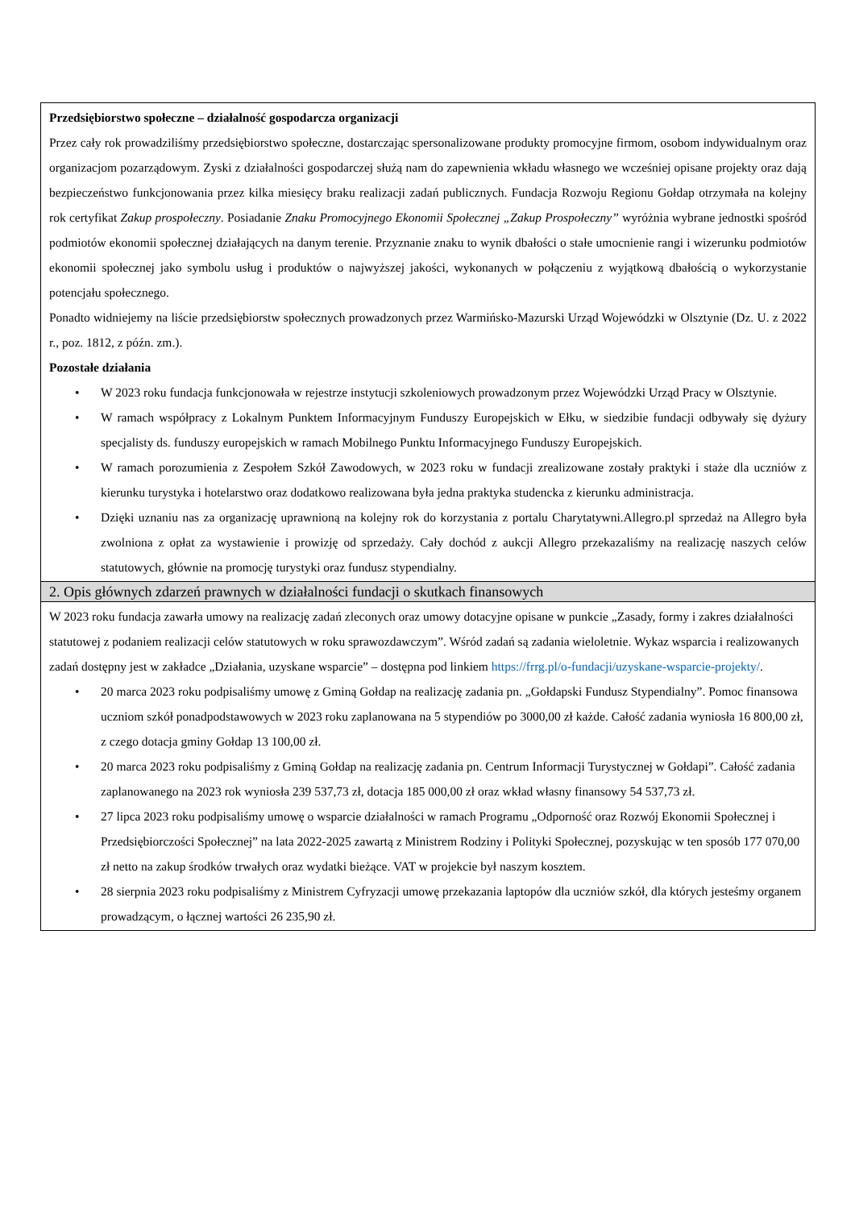| Przedsiębiorstwo społeczne – działalność gospodarcza organizacji Przez cały rok prowadziliśmy przedsiębiorstwo społeczne, dostarczając spersonalizowane produkty promocyjne firmom, osobom indywidualnym oraz organizacjom pozarządowym. Zyski z działalności gospodarczej służą nam do zapewnienia wkładu własnego we wcześniej opisane projekty oraz dają bezpieczeństwo funkcjonowania przez kilka miesięcy braku realizacji zadań publicznych. Fundacja Rozwoju Regionu Gołdap otrzymała na kolejny rok certyfikat Zakup prospołeczny . Posiadanie Znaku Promocyjnego Ekonomii Społecznej „Zakup Prospołeczny” wyróżnia wybrane jednostki spośród podmiotów ekonomii społecznej działających na danym terenie. Przyznanie znaku to wynik dbałości o stałe umocnienie rangi i wizerunku podmiotów ekonomii społecznej jako symbolu usług i produktów o najwyższej jakości, wykonanych w połączeniu z wyjątkową dbałością o wykorzystanie potencjału społecznego. Ponadto widniejemy na liście przedsiębiorstw społecznych prowadzonych przez Warmińsko-Mazurski Urząd Wojewódzki w Olsztynie (Dz. U. z 2022 r., poz. 1812, z późn. zm.). Pozostałe działania • W 2023 roku fundacja funkcjonowała w rejestrze instytucji szkoleniowych prowadzonym przez Wojewódzki Urząd Pracy w Olsztynie. • W ramach współpracy z Lokalnym Punktem Informacyjnym Funduszy Europejskich w Ełku, w siedzibie fundacji odbywały się dyżury specjalisty ds. funduszy europejskich w ramach Mobilnego Punktu Informacyjnego Funduszy Europejskich. • W ramach porozumienia z Zespołem Szkół Zawodowych, w 2023 roku w fundacji zrealizowane zostały praktyki i staże dla uczniów z kierunku turystyka i hotelarstwo oraz dodatkowo realizowana była jedna praktyka studencka z kierunku administracja. • Dzięki uznaniu nas za organizację uprawnioną na kolejny rok do korzystania z portalu Charytatywni.Allegro.pl sprzedaż na Allegro była zwolniona z opłat za wystawienie i prowizję od sprzedaży. Cały dochód z aukcji Allegro przekazaliśmy na realizację naszych celów statutowych, głównie na promocję turystyki oraz fundusz stypendialny. |
| 2. Opis głównych zdarzeń prawnych w działalności fundacji o skutkach finansowych |
| W 2023 roku fundacja zawarła umowy na realizację zadań zleconych oraz umowy dotacyjne opisane w punkcie „Zasady, formy i zakres działalności statutowej z podaniem realizacji celów statutowych w roku sprawozdawczym”. Wśród zadań są zadania wieloletnie. Wykaz wsparcia i realizowanych zadań dostępny jest w zakładce „Działania, uzyskane wsparcie” – dostępna pod linkiem https://frrg.pl/o-fundacji/uzyskane-wsparcie-projekty/ . • 20 marca 2023 roku podpisaliśmy umowę z Gminą Gołdap na realizację zadania pn. „Gołdapski Fundusz Stypendialny”. Pomoc finansowa uczniom szkół ponadpodstawowych w 2023 roku zaplanowana na 5 stypendiów po 3000,00 zł każde. Całość zadania wyniosła 16 800,00 zł, z czego dotacja gminy Gołdap 13 100,00 zł. • 20 marca 2023 roku podpisaliśmy z Gminą Gołdap na realizację zadania pn. Centrum Informacji Turystycznej w Gołdapi”. Całość zadania zaplanowanego na 2023 rok wyniosła 239 537,73 zł, dotacja 185 000,00 zł oraz wkład własny finansowy 54 537,73 zł. • 27 lipca 2023 roku podpisaliśmy umowę o wsparcie działalności w ramach Programu „Odporność oraz Rozwój Ekonomii Społecznej i Przedsiębiorczości Społecznej” na lata 2022-2025 zawartą z Ministrem Rodziny i Polityki Społecznej, pozyskując w ten sposób 177 070,00 zł netto na zakup środków trwałych oraz wydatki bieżące. VAT w projekcie był naszym kosztem. • 28 sierpnia 2023 roku podpisaliśmy z Ministrem Cyfryzacji umowę przekazania laptopów dla uczniów szkół, dla których jesteśmy organem prowadzącym, o łącznej wartości 26 235,90 zł. |